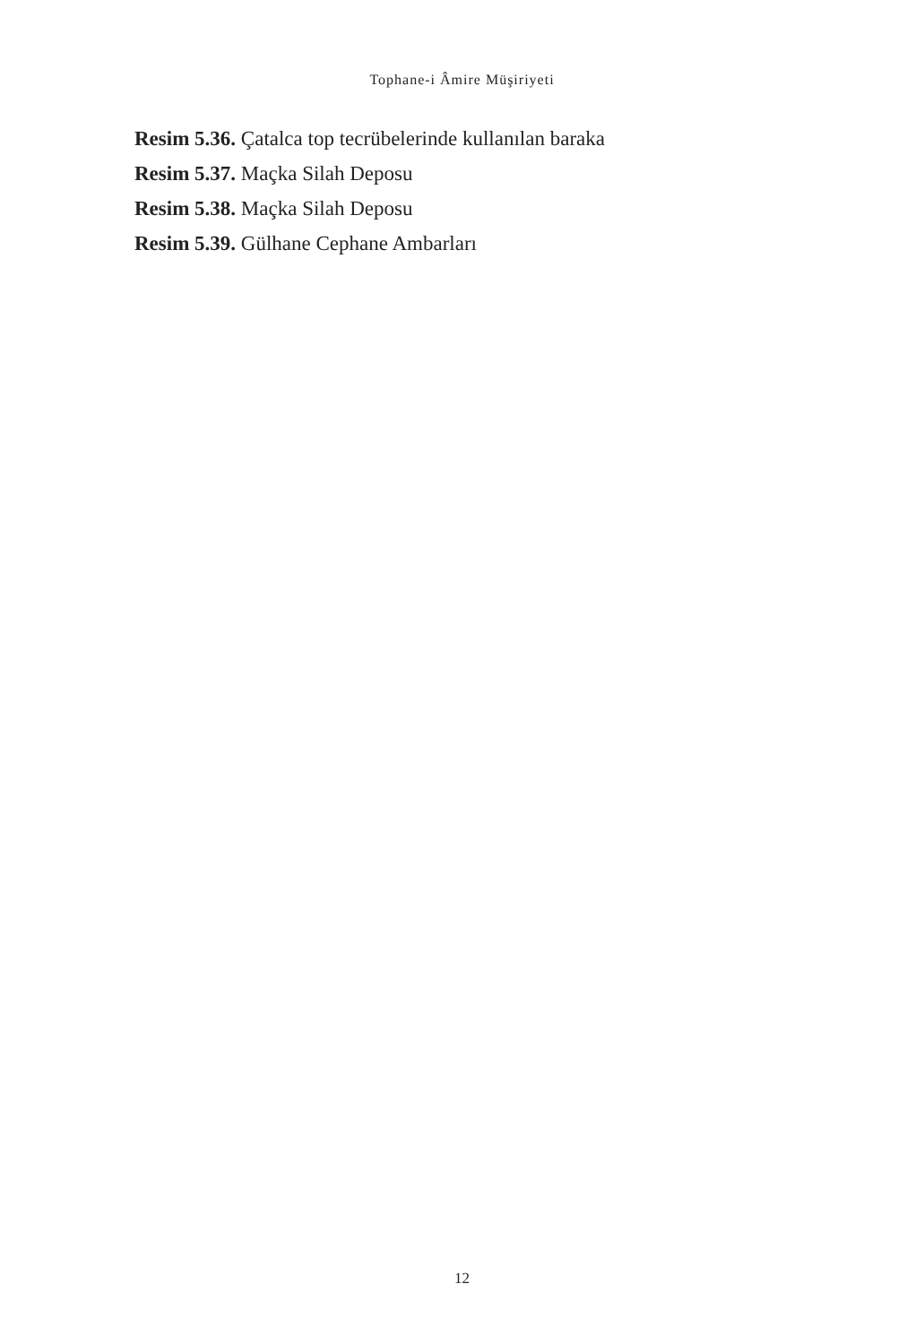Tophane-i Âmire Müşiriyeti
Resim 5.36. Çatalca top tecrübelerinde kullanılan baraka
Resim 5.37. Maçka Silah Deposu
Resim 5.38. Maçka Silah Deposu
Resim 5.39. Gülhane Cephane Ambarları
12